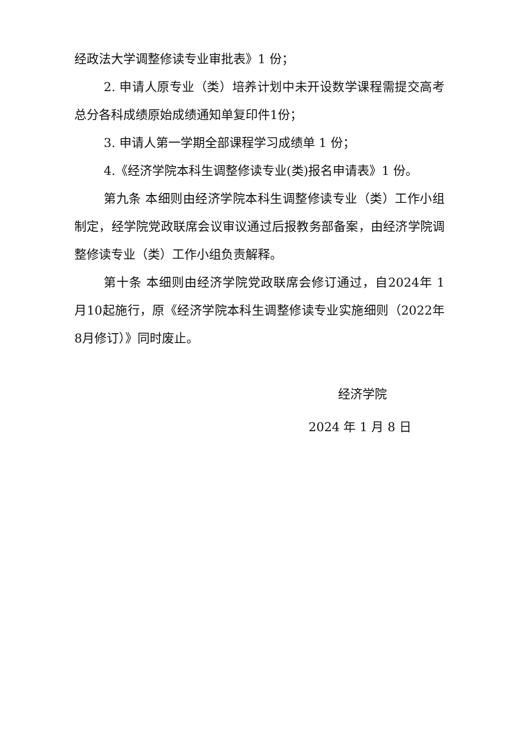经政法大学调整修读专业审批表》1 份；
2. 申请人原专业（类）培养计划中未开设数学课程需提交高考总分各科成绩原始成绩通知单复印件1份；
3. 申请人第一学期全部课程学习成绩单 1 份；
4.《经济学院本科生调整修读专业(类)报名申请表》1 份。
第九条 本细则由经济学院本科生调整修读专业（类）工作小组制定，经学院党政联席会议审议通过后报教务部备案，由经济学院调整修读专业（类）工作小组负责解释。
第十条 本细则由经济学院党政联席会修订通过，自2024年 1 月10起施行，原《经济学院本科生调整修读专业实施细则（2022年 8月修订）》同时废止。
经济学院
2024 年 1 月 8 日